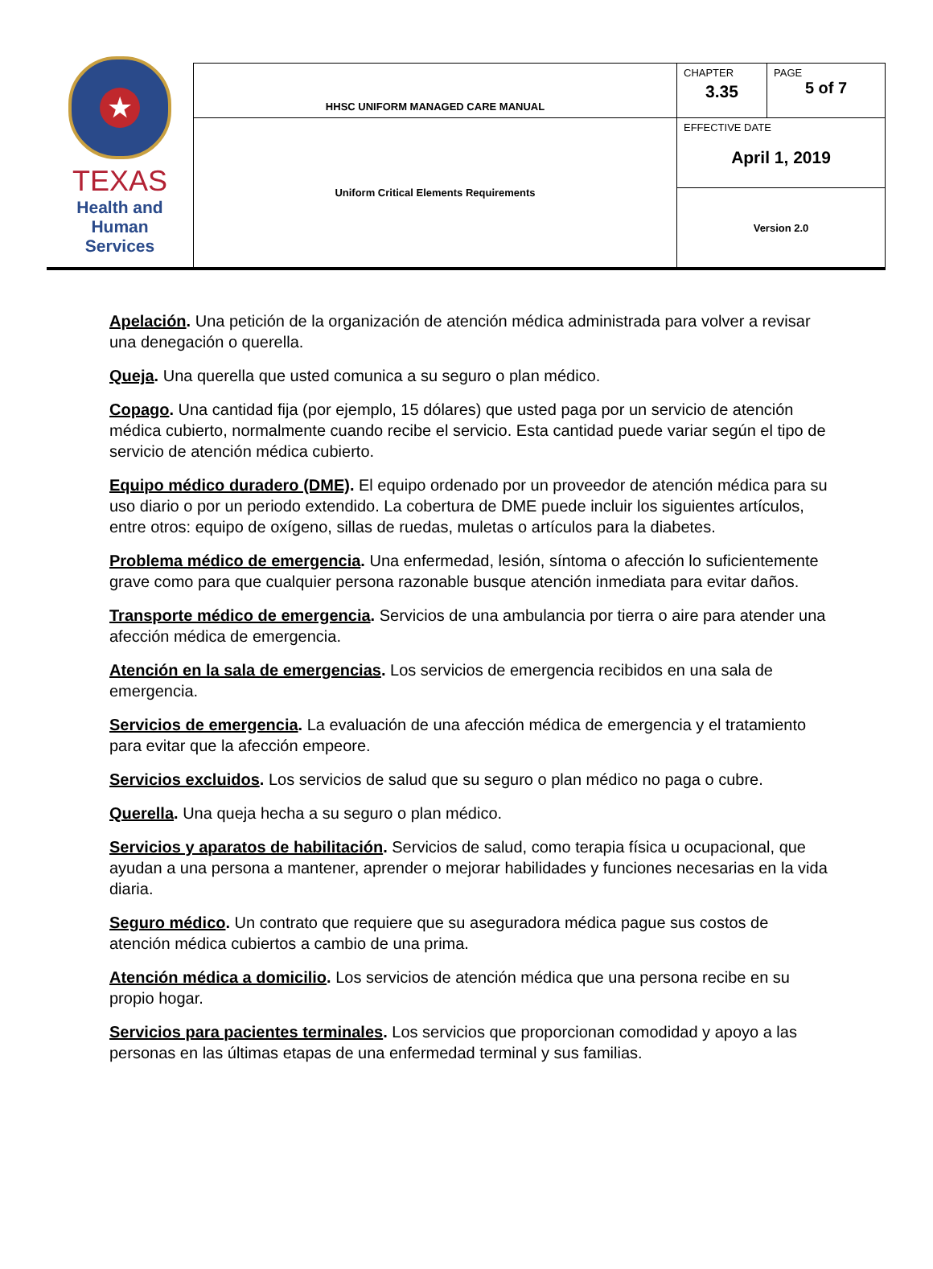| ★ TEXAS Health and Human Services | HHSC UNIFORM MANAGED CARE MANUAL | CHAPTER 3.35 | PAGE 5 of 7 |
| | Uniform Critical Elements Requirements | EFFECTIVE DATE April 1, 2019 | |
| | | Version 2.0 | |
Apelación. Una petición de la organización de atención médica administrada para volver a revisar una denegación o querella.
Queja. Una querella que usted comunica a su seguro o plan médico.
Copago. Una cantidad fija (por ejemplo, 15 dólares) que usted paga por un servicio de atención médica cubierto, normalmente cuando recibe el servicio. Esta cantidad puede variar según el tipo de servicio de atención médica cubierto.
Equipo médico duradero (DME). El equipo ordenado por un proveedor de atención médica para su uso diario o por un periodo extendido. La cobertura de DME puede incluir los siguientes artículos, entre otros: equipo de oxígeno, sillas de ruedas, muletas o artículos para la diabetes.
Problema médico de emergencia. Una enfermedad, lesión, síntoma o afección lo suficientemente grave como para que cualquier persona razonable busque atención inmediata para evitar daños.
Transporte médico de emergencia. Servicios de una ambulancia por tierra o aire para atender una afección médica de emergencia.
Atención en la sala de emergencias. Los servicios de emergencia recibidos en una sala de emergencia.
Servicios de emergencia. La evaluación de una afección médica de emergencia y el tratamiento para evitar que la afección empeore.
Servicios excluidos. Los servicios de salud que su seguro o plan médico no paga o cubre.
Querella. Una queja hecha a su seguro o plan médico.
Servicios y aparatos de habilitación. Servicios de salud, como terapia física u ocupacional, que ayudan a una persona a mantener, aprender o mejorar habilidades y funciones necesarias en la vida diaria.
Seguro médico. Un contrato que requiere que su aseguradora médica pague sus costos de atención médica cubiertos a cambio de una prima.
Atención médica a domicilio. Los servicios de atención médica que una persona recibe en su propio hogar.
Servicios para pacientes terminales. Los servicios que proporcionan comodidad y apoyo a las personas en las últimas etapas de una enfermedad terminal y sus familias.